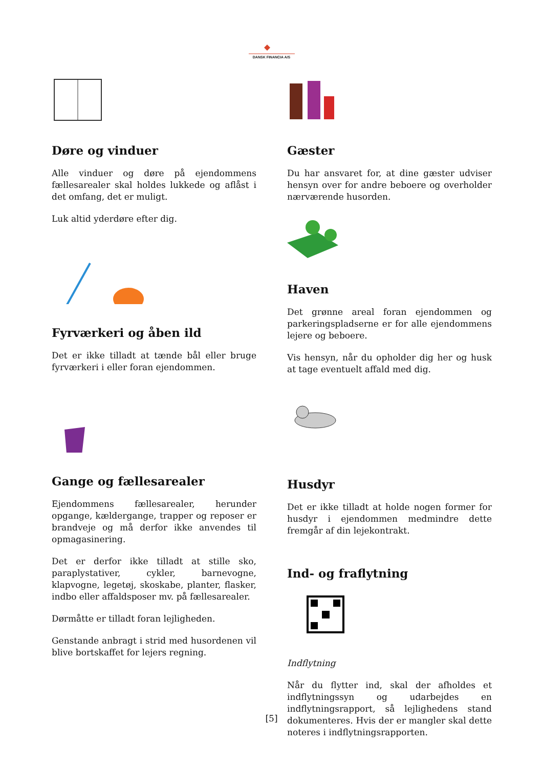DANSK FINANCIA A/S
Døre og vinduer
Alle vinduer og døre på ejendommens fællesarealer skal holdes lukkede og aflåst i det omfang, det er muligt.
Luk altid yderdøre efter dig.
Fyrværkeri og åben ild
Det er ikke tilladt at tænde bål eller bruge fyrværkeri i eller foran ejendommen.
Gange og fællesarealer
Ejendommens fællesarealer, herunder opgange, kældergange, trapper og reposer er brandveje og må derfor ikke anvendes til opmagasinering.
Det er derfor ikke tilladt at stille sko, paraplystativer, cykler, barnevogne, klapvogne, legetøj, skoskabe, planter, flasker, indbo eller affaldsposer mv. på fællesarealer.
Dørmåtte er tilladt foran lejligheden.
Genstande anbragt i strid med husordenen vil blive bortskaffet for lejers regning.
Gæster
Du har ansvaret for, at dine gæster udviser hensyn over for andre beboere og overholder nærværende husorden.
Haven
Det grønne areal foran ejendommen og parkeringspladserne er for alle ejendommens lejere og beboere.
Vis hensyn, når du opholder dig her og husk at tage eventuelt affald med dig.
Husdyr
Det er ikke tilladt at holde nogen former for husdyr i ejendommen medmindre dette fremgår af din lejekontrakt.
Ind- og fraflytning
Indflytning
Når du flytter ind, skal der afholdes et indflytningssyn og udarbejdes en indflytningsrapport, så lejlighedens stand dokumenteres. Hvis der er mangler skal dette noteres i indflytningsrapporten.
[5]